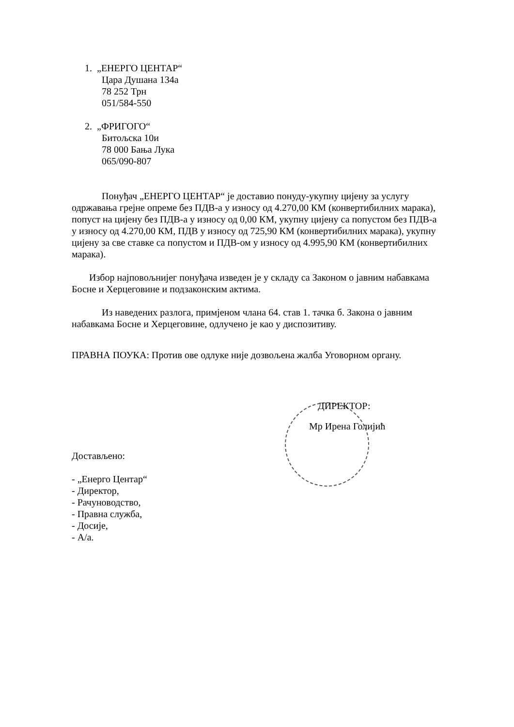1. „ЕНЕРГО ЦЕНТАР“
Цара Душана 134а
78 252 Трн
051/584-550
2. „ФРИГОГО“
Битољска 10и
78 000 Бања Лука
065/090-807
Понуђач „ЕНЕРГО ЦЕНТАР“ је доставио понуду-укупну цијену за услугу одржавања грејне опреме без ПДВ-а у износу од 4.270,00 КМ (конвертибилних марака), попуст на цијену без ПДВ-а у износу од 0,00 КМ, укупну цијену са попустом без ПДВ-а у износу од 4.270,00 КМ, ПДВ у износу од 725,90 КМ (конвертибилних марака), укупну цијену за све ставке са попустом и ПДВ-ом у износу од 4.995,90 КМ (конвертибилних марака).
Избор најповољнијег понуђача изведен је у складу са Законом о јавним набавкама Босне и Херцеговине и подзаконским актима.
Из наведених разлога, примјеном члана 64. став 1. тачка б. Закона о јавним набавкама Босне и Херцеговине, одлучено је као у диспозитиву.
ПРАВНА ПОУКА: Против ове одлуке није дозвољена жалба Уговорном органу.
ДИРЕКТОР:
Мр Ирена Голијић
Достављено:
- „Енерго Центар“
- Директор,
- Рачуноводство,
- Правна служба,
- Досије,
- А/а.